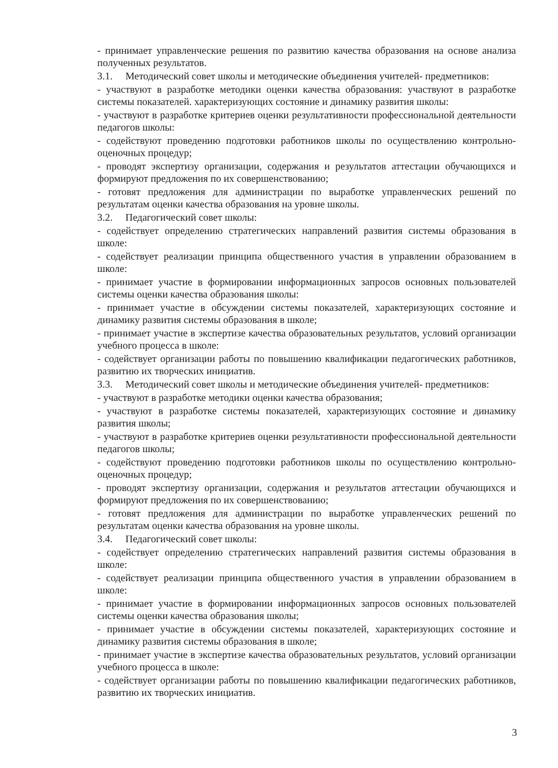- принимает управленческие решения по развитию качества образования на основе анализа полученных результатов.
3.1. Методический совет школы и методические объединения учителей- предметников:
- участвуют в разработке методики оценки качества образования: участвуют в разработке системы показателей. характеризующих состояние и динамику развития школы:
- участвуют в разработке критериев оценки результативности профессиональной деятельности педагогов школы:
- содействуют проведению подготовки работников школы по осуществлению контрольно-оценочных процедур;
- проводят экспертизу организации, содержания и результатов аттестации обучающихся и формируют предложения по их совершенствованию;
- готовят предложения для администрации по выработке управленческих решений по результатам оценки качества образования на уровне школы.
3.2. Педагогический совет школы:
- содействует определению стратегических направлений развития системы образования в школе:
- содействует реализации принципа общественного участия в управлении образованием в школе:
- принимает участие в формировании информационных запросов основных пользователей системы оценки качества образования школы:
- принимает участие в обсуждении системы показателей, характеризующих состояние и динамику развития системы образования в школе;
- принимает участие в экспертизе качества образовательных результатов, условий организации учебного процесса в школе:
- содействует организации работы по повышению квалификации педагогических работников, развитию их творческих инициатив.
3.3. Методический совет школы и методические объединения учителей- предметников:
- участвуют в разработке методики оценки качества образования;
- участвуют в разработке системы показателей, характеризующих состояние и динамику развития школы;
- участвуют в разработке критериев оценки результативности профессиональной деятельности педагогов школы;
- содействуют проведению подготовки работников школы по осуществлению контрольно-оценочных процедур;
- проводят экспертизу организации, содержания и результатов аттестации обучающихся и формируют предложения по их совершенствованию;
- готовят предложения для администрации по выработке управленческих решений по результатам оценки качества образования на уровне школы.
3.4. Педагогический совет школы:
- содействует определению стратегических направлений развития системы образования в школе:
- содействует реализации принципа общественного участия в управлении образованием в школе:
- принимает участие в формировании информационных запросов основных пользователей системы оценки качества образования школы;
- принимает участие в обсуждении системы показателей, характеризующих состояние и динамику развития системы образования в школе;
- принимает участие в экспертизе качества образовательных результатов, условий организации учебного процесса в школе:
- содействует организации работы по повышению квалификации педагогических работников, развитию их творческих инициатив.
3